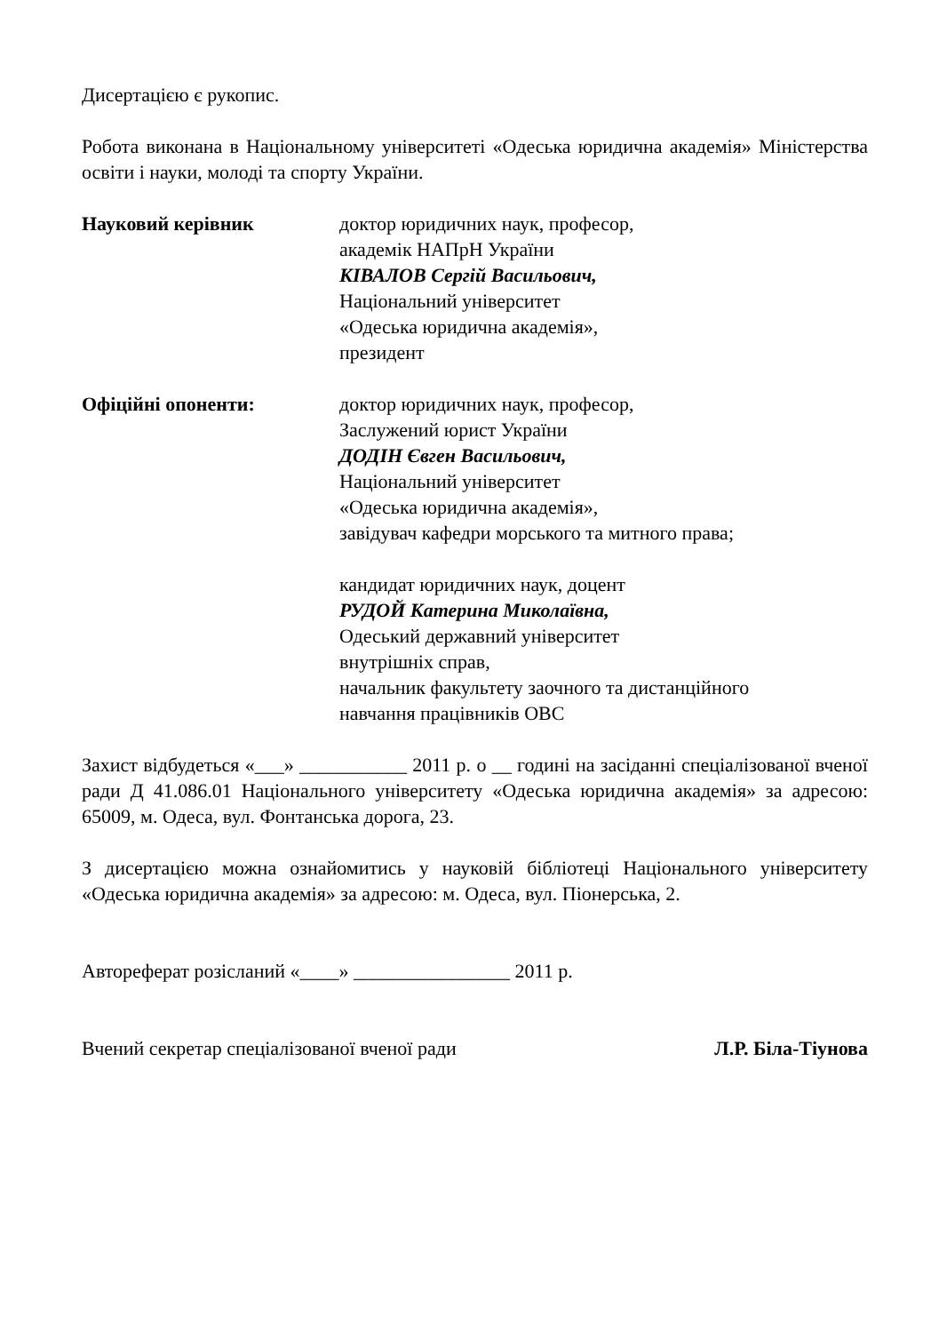Дисертацією є рукопис.
Робота виконана в Національному університеті «Одеська юридична академія» Міністерства освіти і науки, молоді та спорту України.
Науковий керівник доктор юридичних наук, професор,
академік НАПрН України
КІВАЛОВ Сергій Васильович,
Національний університет
«Одеська юридична академія»,
президент
Офіційні опоненти: доктор юридичних наук, професор,
Заслужений юрист України
ДОДІН Євген Васильович,
Національний університет
«Одеська юридична академія»,
завідувач кафедри морського та митного права;
кандидат юридичних наук, доцент
РУДОЙ Катерина Миколаївна,
Одеський державний університет
внутрішніх справ,
начальник факультету заочного та дистанційного
навчання працівників ОВС
Захист відбудеться «___» ___________ 2011 р. о __ годині на засіданні спеціалізованої вченої ради Д 41.086.01 Національного університету «Одеська юридична академія» за адресою: 65009, м. Одеса, вул. Фонтанська дорога, 23.
З дисертацією можна ознайомитись у науковій бібліотеці Національного університету «Одеська юридична академія» за адресою: м. Одеса, вул. Піонерська, 2.
Автореферат розісланий «____» ________________ 2011 р.
Вчений секретар спеціалізованої вченої ради Л.Р. Біла-Тіунова